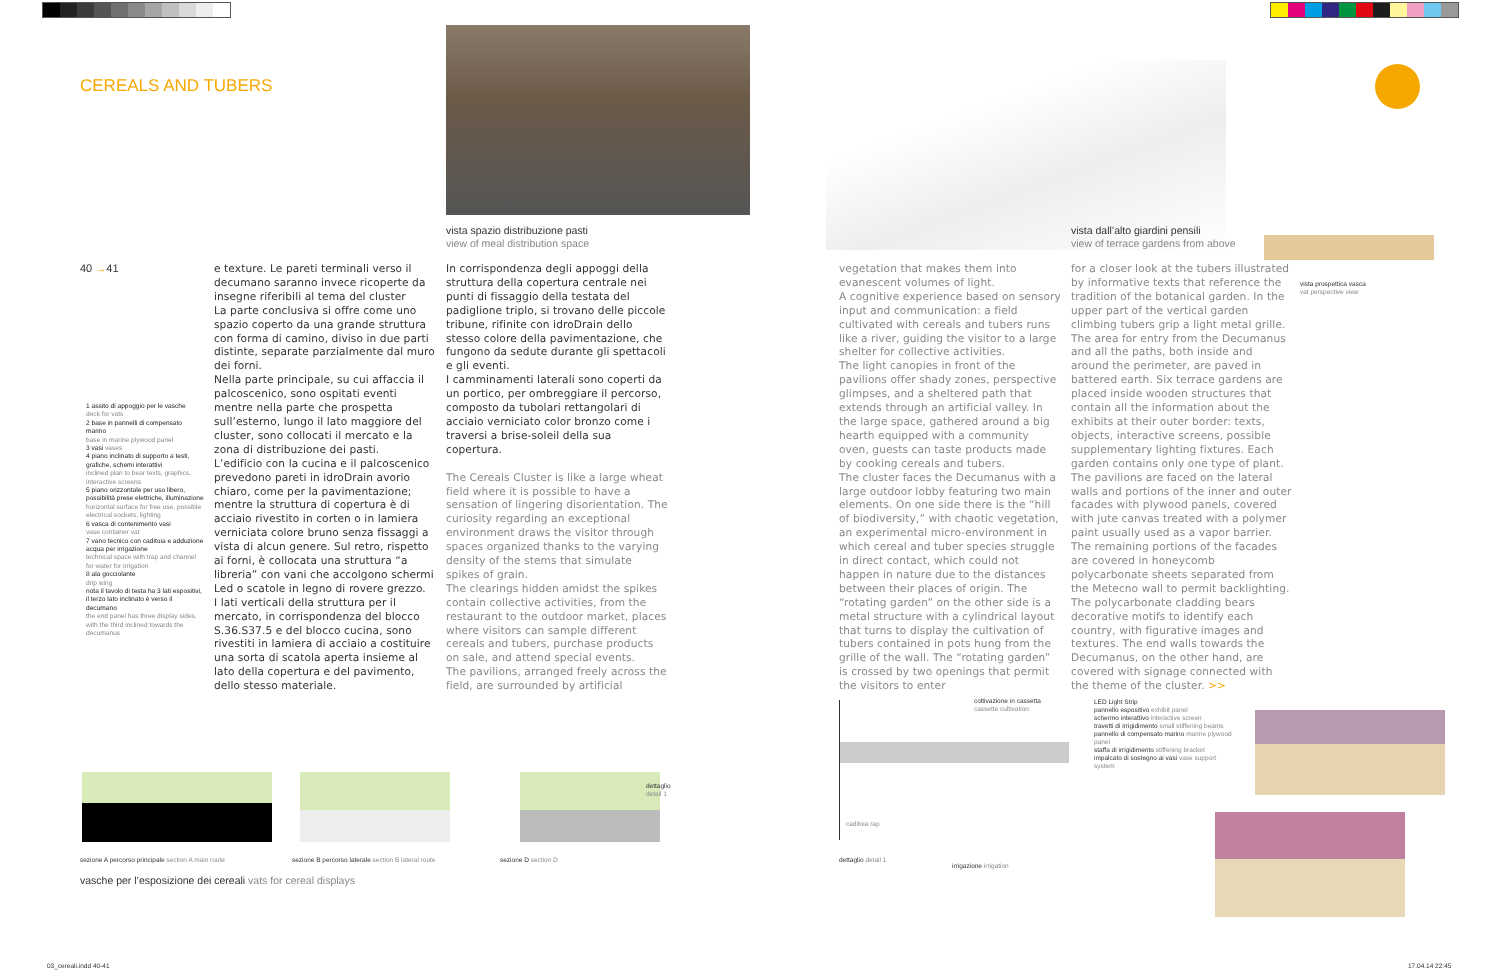CEREALS AND TUBERS
vista spazio distribuzione pasti
view of meal distribution space
40 →41
1 assito di appoggio per le vasche
deck for vats
2 base in pannelli di compensato marino
base in marine plywood panel
3 vasi vases
4 piano inclinato di supporto a testi, grafiche, schemi interattivi
inclined plan to bear texts, graphics, interactive screens
5 piano orizzontale per uso libero, possibilità prese elettriche, illuminazione
horizontal surface for free use, possible electrical sockets, lighting
6 vasca di contenimento vasi
vase container vat
7 vano tecnico con caditoia e adduzione acqua per irrigazione
technical space with trap and channel for water for irrigation
8 ala gocciolante
drip wing
nota il tavolo di testa ha 3 lati espositivi, il terzo lato inclinato è verso il decumano
the end panel has three display sides, with the third inclined towards the decumanus
e texture. Le pareti terminali verso il decumano saranno invece ricoperte da insegne riferibili al tema del cluster
La parte conclusiva si offre come uno spazio coperto da una grande struttura con forma di camino, diviso in due parti distinte, separate parzialmente dal muro dei forni.
Nella parte principale, su cui affaccia il palcoscenico, sono ospitati eventi mentre nella parte che prospetta sull’esterno, lungo il lato maggiore del cluster, sono collocati il mercato e la zona di distribuzione dei pasti.
L’edificio con la cucina e il palcoscenico prevedono pareti in idroDrain avorio chiaro, come per la pavimentazione; mentre la struttura di copertura è di acciaio rivestito in corten o in lamiera verniciata colore bruno senza fissaggi a vista di alcun genere. Sul retro, rispetto ai forni, è collocata una struttura “a libreria” con vani che accolgono schermi Led o scatole in legno di rovere grezzo.
I lati verticali della struttura per il mercato, in corrispondenza del blocco S.36.S37.5 e del blocco cucina, sono rivestiti in lamiera di acciaio a costituire una sorta di scatola aperta insieme al lato della copertura e del pavimento, dello stesso materiale.
In corrispondenza degli appoggi della struttura della copertura centrale nei punti di fissaggio della testata del padiglione triplo, si trovano delle piccole tribune, rifinite con idroDrain dello stesso colore della pavimentazione, che fungono da sedute durante gli spettacoli e gli eventi.
I camminamenti laterali sono coperti da un portico, per ombreggiare il percorso, composto da tubolari rettangolari di acciaio verniciato color bronzo come i traversi a brise-soleil della sua copertura.
The Cereals Cluster is like a large wheat field where it is possible to have a sensation of lingering disorientation. The curiosity regarding an exceptional environment draws the visitor through spaces organized thanks to the varying density of the stems that simulate spikes of grain.
The clearings hidden amidst the spikes contain collective activities, from the restaurant to the outdoor market, places where visitors can sample different cereals and tubers, purchase products on sale, and attend special events.
The pavilions, arranged freely across the field, are surrounded by artificial
dettaglio
detail 1
sezione A percorso principale section A main route sezione B percorso laterale section B lateral route sezione D section D
vasche per l’esposizione dei cereali vats for cereal displays
03_cereali.indd 40-41
vista dall’alto giardini pensili
view of terrace gardens from above
vista prospettica vasca
vat perspective view
vegetation that makes them into evanescent volumes of light.
A cognitive experience based on sensory input and communication: a field cultivated with cereals and tubers runs like a river, guiding the visitor to a large shelter for collective activities.
The light canopies in front of the pavilions offer shady zones, perspective glimpses, and a sheltered path that extends through an artificial valley. In the large space, gathered around a big hearth equipped with a community oven, guests can taste products made by cooking cereals and tubers.
The cluster faces the Decumanus with a large outdoor lobby featuring two main elements. On one side there is the “hill of biodiversity,” with chaotic vegetation, an experimental micro-environment in which cereal and tuber species struggle in direct contact, which could not happen in nature due to the distances between their places of origin. The “rotating garden” on the other side is a metal structure with a cylindrical layout that turns to display the cultivation of tubers contained in pots hung from the grille of the wall. The “rotating garden” is crossed by two openings that permit the visitors to enter
for a closer look at the tubers illustrated by informative texts that reference the tradition of the botanical garden. In the upper part of the vertical garden climbing tubers grip a light metal grille.
The area for entry from the Decumanus and all the paths, both inside and around the perimeter, are paved in battered earth. Six terrace gardens are placed inside wooden structures that contain all the information about the exhibits at their outer border: texts, objects, interactive screens, possible supplementary lighting fixtures. Each garden contains only one type of plant.
The pavilions are faced on the lateral walls and portions of the inner and outer facades with plywood panels, covered with jute canvas treated with a polymer paint usually used as a vapor barrier.
The remaining portions of the facades are covered in honeycomb polycarbonate sheets separated from the Metecno wall to permit backlighting. The polycarbonate cladding bears decorative motifs to identify each country, with figurative images and textures. The end walls towards the Decumanus, on the other hand, are covered with signage connected with the theme of the cluster. >>
coltivazione in cassetta
cassette cultivation
LED Light Strip
pannello espositivo exhibit panel
schermo interattivo interactive screen
travetti di irrigidimento small stiffening beams
pannello di compensato marino marine plywood panel
staffa di irrigidimento stiffening bracket
impalcato di sostegno ai vasi vase support system
caditoia rap
dettaglio detail 1
irrigazione irrigation
17.04.14 22:45